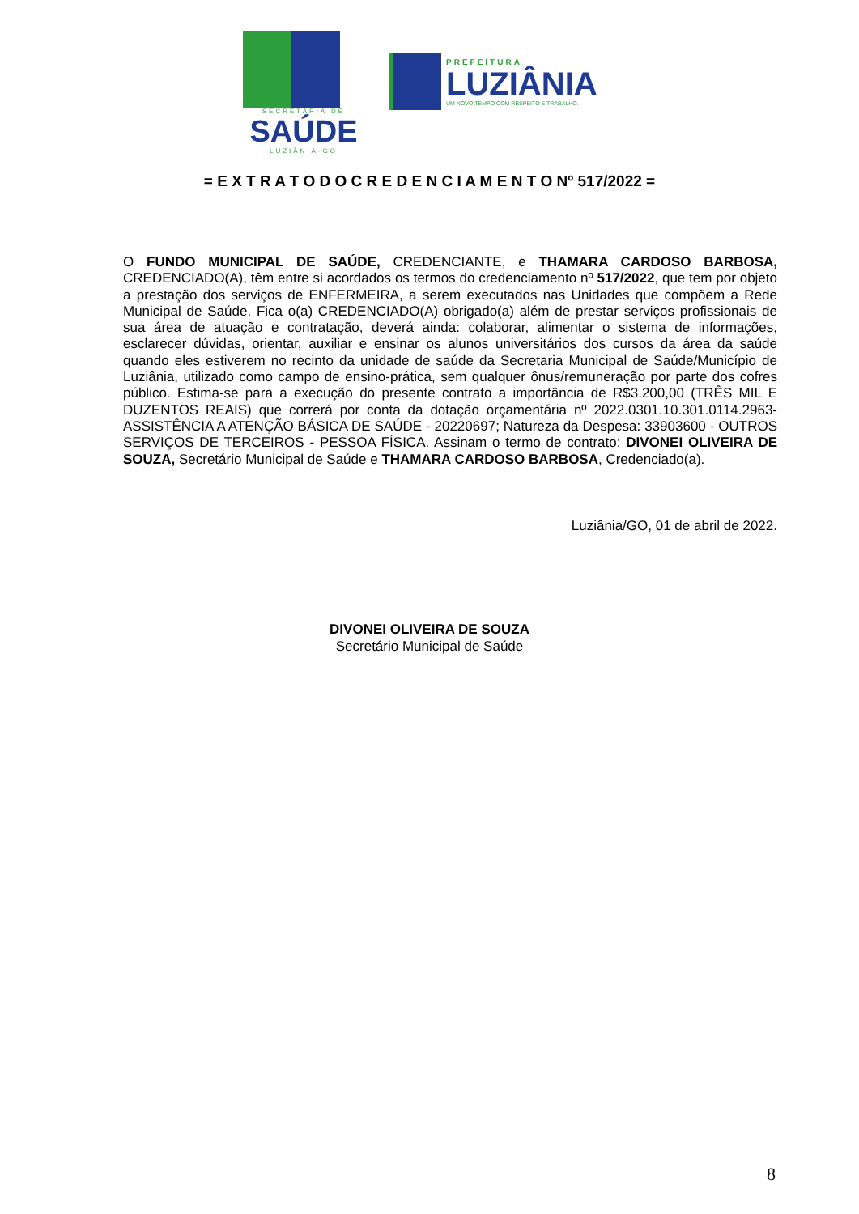SECRETARIA DE
SAÚDE
LUZIÂNIA-GO
PREFEITURA
LUZIÂNIA
UM NOVO TEMPO COM RESPEITO E TRABALHO.
= E X T R A T O D O C R E D E N C I A M E N T O Nº 517/2022 =
O FUNDO MUNICIPAL DE SAÚDE, CREDENCIANTE, e THAMARA CARDOSO BARBOSA, CREDENCIADO(A), têm entre si acordados os termos do credenciamento nº 517/2022, que tem por objeto a prestação dos serviços de ENFERMEIRA, a serem executados nas Unidades que compõem a Rede Municipal de Saúde. Fica o(a) CREDENCIADO(A) obrigado(a) além de prestar serviços profissionais de sua área de atuação e contratação, deverá ainda: colaborar, alimentar o sistema de informações, esclarecer dúvidas, orientar, auxiliar e ensinar os alunos universitários dos cursos da área da saúde quando eles estiverem no recinto da unidade de saúde da Secretaria Municipal de Saúde/Município de Luziânia, utilizado como campo de ensino-prática, sem qualquer ônus/remuneração por parte dos cofres público. Estima-se para a execução do presente contrato a importância de R$3.200,00 (TRÊS MIL E DUZENTOS REAIS) que correrá por conta da dotação orçamentária nº 2022.0301.10.301.0114.2963- ASSISTÊNCIA A ATENÇÃO BÁSICA DE SAÚDE - 20220697; Natureza da Despesa: 33903600 - OUTROS SERVIÇOS DE TERCEIROS - PESSOA FÍSICA. Assinam o termo de contrato: DIVONEI OLIVEIRA DE SOUZA, Secretário Municipal de Saúde e THAMARA CARDOSO BARBOSA, Credenciado(a).
Luziânia/GO, 01 de abril de 2022.
DIVONEI OLIVEIRA DE SOUZA
Secretário Municipal de Saúde
8